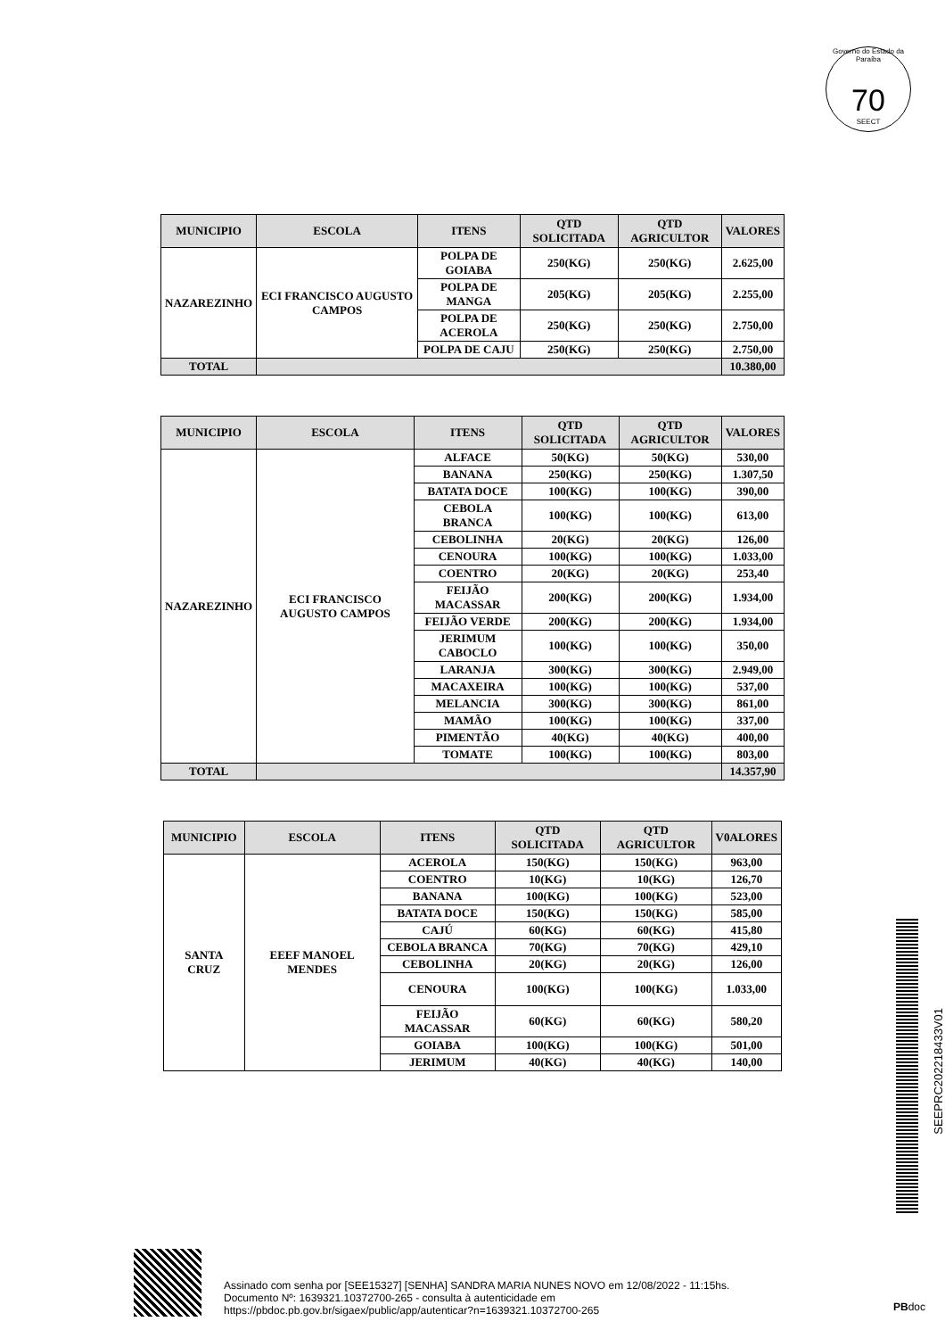Governo do Estado da Paraíba
70
SEECT
| MUNICIPIO | ESCOLA | ITENS | QTD SOLICITADA | QTD AGRICULTOR | VALORES |
| --- | --- | --- | --- | --- | --- |
| NAZAREZINHO | ECI FRANCISCO AUGUSTO CAMPOS | POLPA DE GOIABA | 250(KG) | 250(KG) | 2.625,00 |
| | | POLPA DE MANGA | 205(KG) | 205(KG) | 2.255,00 |
| | | POLPA DE ACEROLA | 250(KG) | 250(KG) | 2.750,00 |
| | | POLPA DE CAJU | 250(KG) | 250(KG) | 2.750,00 |
| TOTAL | | | | | 10.380,00 |
| MUNICIPIO | ESCOLA | ITENS | QTD SOLICITADA | QTD AGRICULTOR | VALORES |
| --- | --- | --- | --- | --- | --- |
| NAZAREZINHO | ECI FRANCISCO AUGUSTO CAMPOS | ALFACE | 50(KG) | 50(KG) | 530,00 |
| | | BANANA | 250(KG) | 250(KG) | 1.307,50 |
| | | BATATA DOCE | 100(KG) | 100(KG) | 390,00 |
| | | CEBOLA BRANCA | 100(KG) | 100(KG) | 613,00 |
| | | CEBOLINHA | 20(KG) | 20(KG) | 126,00 |
| | | CENOURA | 100(KG) | 100(KG) | 1.033,00 |
| | | COENTRO | 20(KG) | 20(KG) | 253,40 |
| | | FEIJÃO MACASSAR | 200(KG) | 200(KG) | 1.934,00 |
| | | FEIJÃO VERDE | 200(KG) | 200(KG) | 1.934,00 |
| | | JERIMUM CABOCLO | 100(KG) | 100(KG) | 350,00 |
| | | LARANJA | 300(KG) | 300(KG) | 2.949,00 |
| | | MACAXEIRA | 100(KG) | 100(KG) | 537,00 |
| | | MELANCIA | 300(KG) | 300(KG) | 861,00 |
| | | MAMÃO | 100(KG) | 100(KG) | 337,00 |
| | | PIMENTÃO | 40(KG) | 40(KG) | 400,00 |
| | | TOMATE | 100(KG) | 100(KG) | 803,00 |
| TOTAL | | | | | 14.357,90 |
| MUNICIPIO | ESCOLA | ITENS | QTD SOLICITADA | QTD AGRICULTOR | V0ALORES |
| --- | --- | --- | --- | --- | --- |
| SANTA CRUZ | EEEF MANOEL MENDES | ACEROLA | 150(KG) | 150(KG) | 963,00 |
| | | COENTRO | 10(KG) | 10(KG) | 126,70 |
| | | BANANA | 100(KG) | 100(KG) | 523,00 |
| | | BATATA DOCE | 150(KG) | 150(KG) | 585,00 |
| | | CAJÚ | 60(KG) | 60(KG) | 415,80 |
| | | CEBOLA BRANCA | 70(KG) | 70(KG) | 429,10 |
| | | CEBOLINHA | 20(KG) | 20(KG) | 126,00 |
| | | CENOURA | 100(KG) | 100(KG) | 1.033,00 |
| | | FEIJÃO MACASSAR | 60(KG) | 60(KG) | 580,20 |
| | | GOIABA | 100(KG) | 100(KG) | 501,00 |
| | | JERIMUM | 40(KG) | 40(KG) | 140,00 |
SEEPRC202218433V01
Assinado com senha por [SEE15327] [SENHA] SANDRA MARIA NUNES NOVO em 12/08/2022 - 11:15hs.
Documento Nº: 1639321.10372700-265 - consulta à autenticidade em
https://pbdoc.pb.gov.br/sigaex/public/app/autenticar?n=1639321.10372700-265
PBdoc